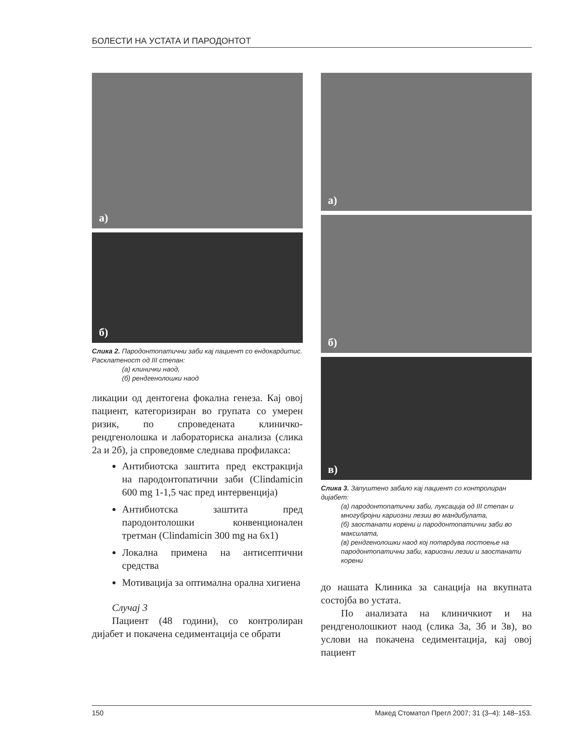БОЛЕСТИ НА УСТАТА И ПАРОДОНТОТ
а)
б)
Слика 2. Пародонтопатични заби кај пациент со ендокардитис. Расклатеност од III степан:
(а) клинички наод,
(б) рендгенолошки наод
ликации од дентогена фокална генеза. Кај овој пациент, категоризиран во групата со умерен ризик, по спроведената клиничко-рендгенолошка и лабораториска анализа (слика 2а и 2б), ја спроведовме следнава профилакса:
Антибиотска заштита пред екстракција на пародонтопатични заби (Clindamicin 600 mg 1-1,5 час пред интервенција)
Антибиотска заштита пред пародонтолошки конвенционален третман (Clindamicin 300 mg на 6x1)
Локална примена на антисептични средства
Мотивација за оптимална орална хигиена
Случај 3
Пациент (48 години), со контролиран дијабет и покачена седиментација се обрати
а)
б)
в)
Слика 3. Запуштено забало кај пациент со контролиран дијабет:
(а) пародонтопатични заби, луксација од III степан и многубројни кариозни лезии во мандибулата,
(б) заостанати корени и пародонтопатични заби во максилата,
(в) рендгенолошки наод кој потврдува постоење на пародонтопатични заби, кариозни лезии и заостанати корени
до нашата Клиника за санација на вкупната состојба во устата.
По анализата на клиничкиот и на рендгенолошкиот наод (слика 3а, 3б и 3в), во услови на покачена седиментација, кај овој пациент
150 Макед Стоматол Прегл 2007; 31 (3–4): 148–153.